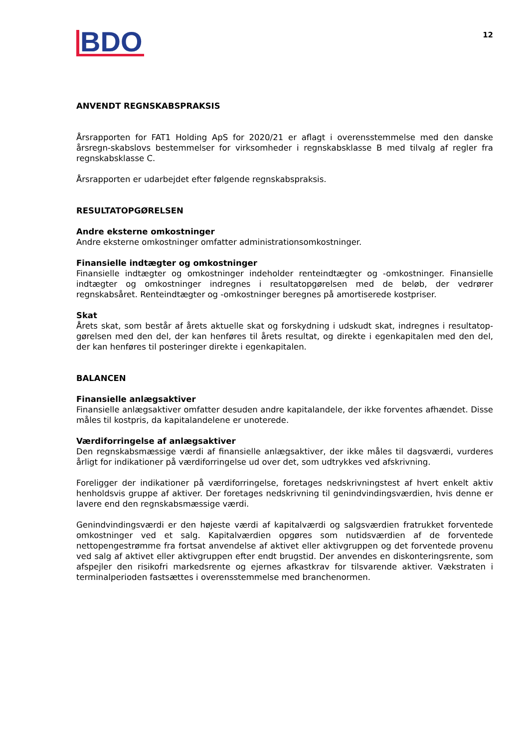BDO
12
ANVENDT REGNSKABSPRAKSIS
Årsrapporten for FAT1 Holding ApS for 2020/21 er aflagt i overensstemmelse med den danske årsregn-skabslovs bestemmelser for virksomheder i regnskabsklasse B med tilvalg af regler fra regnskabsklasse C.
Årsrapporten er udarbejdet efter følgende regnskabspraksis.
RESULTATOPGØRELSEN
Andre eksterne omkostninger
Andre eksterne omkostninger omfatter administrationsomkostninger.
Finansielle indtægter og omkostninger
Finansielle indtægter og omkostninger indeholder renteindtægter og -omkostninger. Finansielle indtægter og omkostninger indregnes i resultatopgørelsen med de beløb, der vedrører regnskabsåret. Renteindtægter og -omkostninger beregnes på amortiserede kostpriser.
Skat
Årets skat, som består af årets aktuelle skat og forskydning i udskudt skat, indregnes i resultatop-gørelsen med den del, der kan henføres til årets resultat, og direkte i egenkapitalen med den del, der kan henføres til posteringer direkte i egenkapitalen.
BALANCEN
Finansielle anlægsaktiver
Finansielle anlægsaktiver omfatter desuden andre kapitalandele, der ikke forventes afhændet. Disse måles til kostpris, da kapitalandelene er unoterede.
Værdiforringelse af anlægsaktiver
Den regnskabsmæssige værdi af finansielle anlægsaktiver, der ikke måles til dagsværdi, vurderes årligt for indikationer på værdiforringelse ud over det, som udtrykkes ved afskrivning.
Foreligger der indikationer på værdiforringelse, foretages nedskrivningstest af hvert enkelt aktiv henholdsvis gruppe af aktiver. Der foretages nedskrivning til genindvindingsværdien, hvis denne er lavere end den regnskabsmæssige værdi.
Genindvindingsværdi er den højeste værdi af kapitalværdi og salgsværdien fratrukket forventede omkostninger ved et salg. Kapitalværdien opgøres som nutidsværdien af de forventede nettopengestrømme fra fortsat anvendelse af aktivet eller aktivgruppen og det forventede provenu ved salg af aktivet eller aktivgruppen efter endt brugstid. Der anvendes en diskonteringsrente, som afspejler den risikofri markedsrente og ejernes afkastkrav for tilsvarende aktiver. Vækstraten i terminalperioden fastsættes i overensstemmelse med branchenormen.